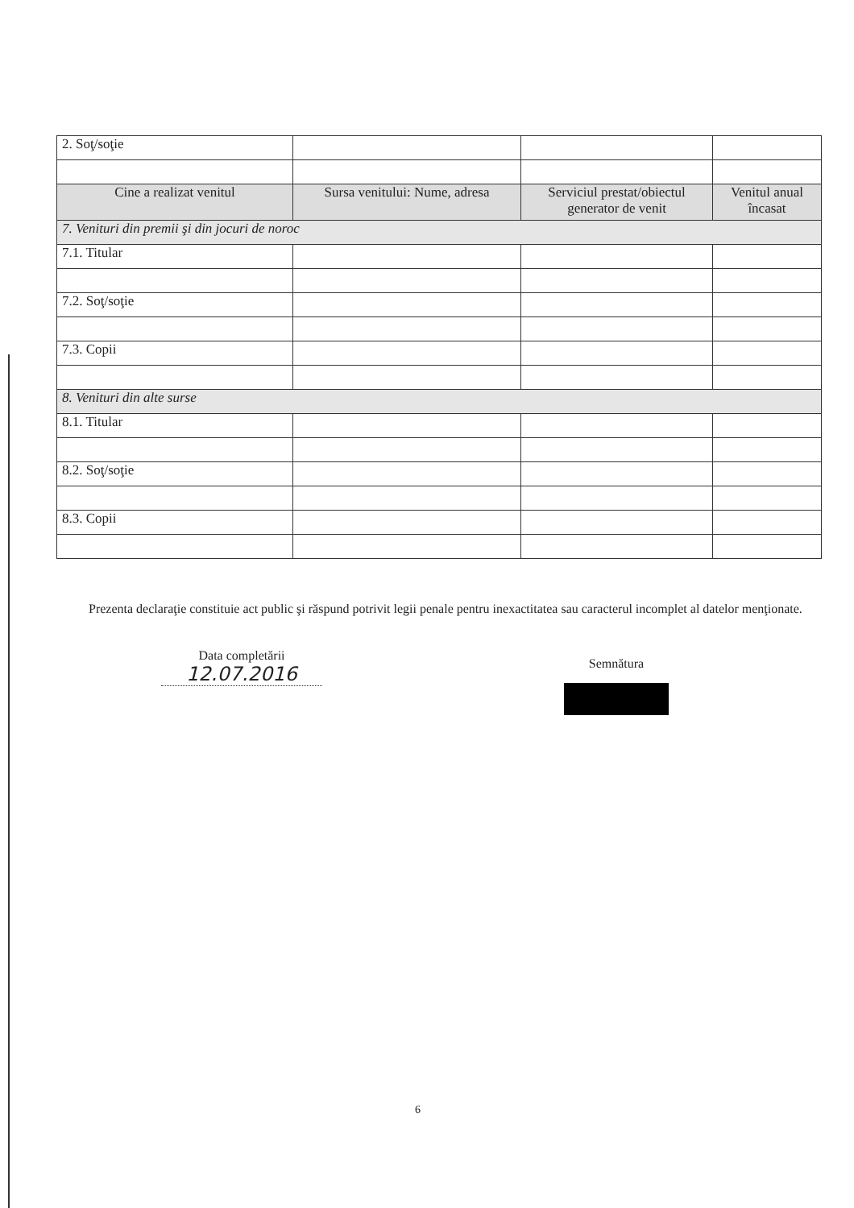| 2. Soţ/soţie | | | |
| Cine a realizat venitul | Sursa venitului: Nume, adresa | Serviciul prestat/obiectul generator de venit | Venitul anual încasat |
| 7. Venituri din premii şi din jocuri de noroc | | | |
| 7.1. Titular | | | |
| 7.2. Soţ/soţie | | | |
| 7.3. Copii | | | |
| 8. Venituri din alte surse | | | |
| 8.1. Titular | | | |
| 8.2. Soţ/soţie | | | |
| 8.3. Copii | | | |
Prezenta declaraţie constituie act public şi răspund potrivit legii penale pentru inexactitatea sau caracterul incomplet al datelor menţionate.
Data completării
12.07.2016
Semnătura
6